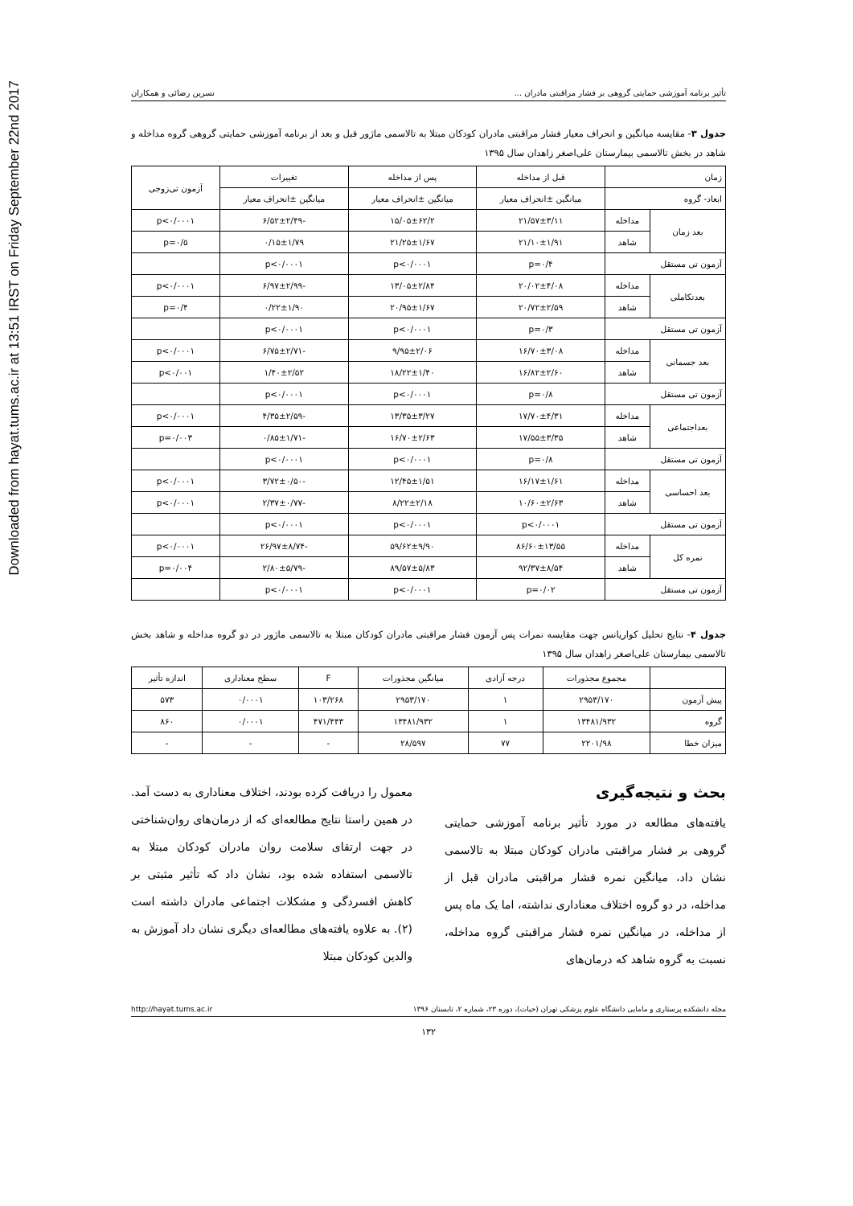Downloaded from hayat.tums.ac.ir at 13:51 IRST on Friday September 22nd 2017
تأثیر برنامه آموزشی حمایتی گروهی بر فشار مراقبتی مادران ... نسرین رضائی و همکاران
جدول ۳- مقایسه میانگین و انحراف معیار فشار مراقبتی مادران کودکان مبتلا به تالاسمی ماژور قبل و بعد از برنامه آموزشی حمایتی گروهی گروه مداخله و شاهد در بخش تالاسمی بیمارستان علی‌اصغر زاهدان سال ۱۳۹۵
| زمان | | قبل از مداخله | پس از مداخله | تغییرات | آزمون تی‌زوجی |
| --- | --- | --- | --- | --- | --- |
| ابعاد- گروه | | میانگین ±انحراف معیار | میانگین ±انحراف معیار | میانگین ±انحراف معیار | |
| بعد زمان | مداخله | ۲۱/۵۷±۳/۱۱ | ۱۵/۰۵±۶۲/۲ | -۶/۵۲±۲/۴۹ | p<۰/۰۰۰۱ |
| | شاهد | ۲۱/۱۰±۱/۹۱ | ۲۱/۲۵±۱/۶۷ | ۰/۱۵±۱/۷۹ | p=۰/۵ |
| آزمون تی مستقل | | p=۰/۴ | p<۰/۰۰۰۱ | p<۰/۰۰۰۱ | |
| بعدتکاملی | مداخله | ۲۰/۰۲±۴/۰۸ | ۱۳/۰۵±۲/۸۴ | -۶/۹۷±۲/۹۹ | p<۰/۰۰۰۱ |
| | شاهد | ۲۰/۷۲±۲/۵۹ | ۲۰/۹۵±۱/۶۷ | ۰/۲۲±۱/۹۰ | p=۰/۴ |
| آزمون تی مستقل | | p=۰/۳ | p<۰/۰۰۰۱ | p<۰/۰۰۰۱ | |
| بعد جسمانی | مداخله | ۱۶/۷۰±۳/۰۸ | ۹/۹۵±۲/۰۶ | -۶/۷۵±۲/۷۱ | p<۰/۰۰۰۱ |
| | شاهد | ۱۶/۸۲±۲/۶۰ | ۱۸/۲۲±۱/۴۰ | ۱/۴۰±۲/۵۲ | p<۰/۰۰۱ |
| آزمون تی مستقل | | p=۰/۸ | p<۰/۰۰۰۱ | p<۰/۰۰۰۱ | |
| بعداجتماعی | مداخله | ۱۷/۷۰±۴/۳۱ | ۱۳/۳۵±۳/۲۷ | -۴/۳۵±۲/۵۹ | p<۰/۰۰۰۱ |
| | شاهد | ۱۷/۵۵±۳/۳۵ | ۱۶/۷۰±۲/۶۳ | -۰/۸۵±۱/۷۱ | p=۰/۰۰۳ |
| آزمون تی مستقل | | p=۰/۸ | p<۰/۰۰۰۱ | p<۰/۰۰۰۱ | |
| بعد احساسی | مداخله | ۱۶/۱۷±۱/۶۱ | ۱۲/۴۵±۱/۵۱ | -۳/۷۲±۰/۵۰ | p<۰/۰۰۰۱ |
| | شاهد | ۱۰/۶۰±۲/۶۳ | ۸/۲۲±۲/۱۸ | -۲/۳۷±۰/۷۷ | p<۰/۰۰۰۱ |
| آزمون تی مستقل | | p<۰/۰۰۰۱ | p<۰/۰۰۰۱ | p<۰/۰۰۰۱ | |
| نمره کل | مداخله | ۸۶/۶۰±۱۳/۵۵ | ۵۹/۶۲±۹/۹۰ | -۲۶/۹۷±۸/۷۴ | p<۰/۰۰۰۱ |
| | شاهد | ۹۲/۳۷±۸/۵۴ | ۸۹/۵۷±۵/۸۳ | -۲/۸۰±۵/۷۹ | p=۰/۰۰۴ |
| آزمون تی مستقل | | p=۰/۰۲ | p<۰/۰۰۰۱ | p<۰/۰۰۰۱ | |
جدول ۴- نتایج تحلیل کواریانس جهت مقایسه نمرات پس آزمون فشار مراقبتی مادران کودکان مبتلا به تالاسمی ماژور در دو گروه مداخله و شاهد بخش تالاسمی بیمارستان علی‌اصغر زاهدان سال ۱۳۹۵
| | مجموع مجذورات | درجه آزادی | میانگین مجذورات | F | سطح معناداری | اندازه تأثیر |
| --- | --- | --- | --- | --- | --- | --- |
| پیش آزمون | ۲۹۵۳/۱۷۰ | ۱ | ۲۹۵۳/۱۷۰ | ۱۰۳/۲۶۸ | ۰/۰۰۰۱ | ۵۷۳ |
| گروه | ۱۳۴۸۱/۹۳۲ | ۱ | ۱۳۴۸۱/۹۳۲ | ۴۷۱/۴۴۳ | ۰/۰۰۰۱ | ۸۶۰ |
| میزان خطا | ۲۲۰۱/۹۸ | ۷۷ | ۲۸/۵۹۷ | - | - | - |
بحث و نتیجه‌گیری
یافته‌های مطالعه در مورد تأثیر برنامه آموزشی حمایتی گروهی بر فشار مراقبتی مادران کودکان مبتلا به تالاسمی نشان داد، میانگین نمره فشار مراقبتی مادران قبل از مداخله، در دو گروه اختلاف معناداری نداشته، اما یک ماه پس از مداخله، در میانگین نمره فشار مراقبتی گروه مداخله، نسبت به گروه شاهد که درمان‌های
معمول را دریافت کرده بودند، اختلاف معناداری به دست آمد. در همین راستا نتایج مطالعه‌ای که از درمان‌های روان‌شناختی در جهت ارتقای سلامت روان مادران کودکان مبتلا به تالاسمی استفاده شده بود، نشان داد که تأثیر مثبتی بر کاهش افسردگی و مشکلات اجتماعی مادران داشته است (۲). به علاوه یافته‌های مطالعه‌ای دیگری نشان داد آموزش به والدین کودکان مبتلا
مجله دانشکده پرستاری و مامایی دانشگاه علوم پزشکی تهران (حیات)، دوره ۲۳، شماره ۲، تابستان ۱۳۹۶ http://hayat.tums.ac.ir
۱۳۲